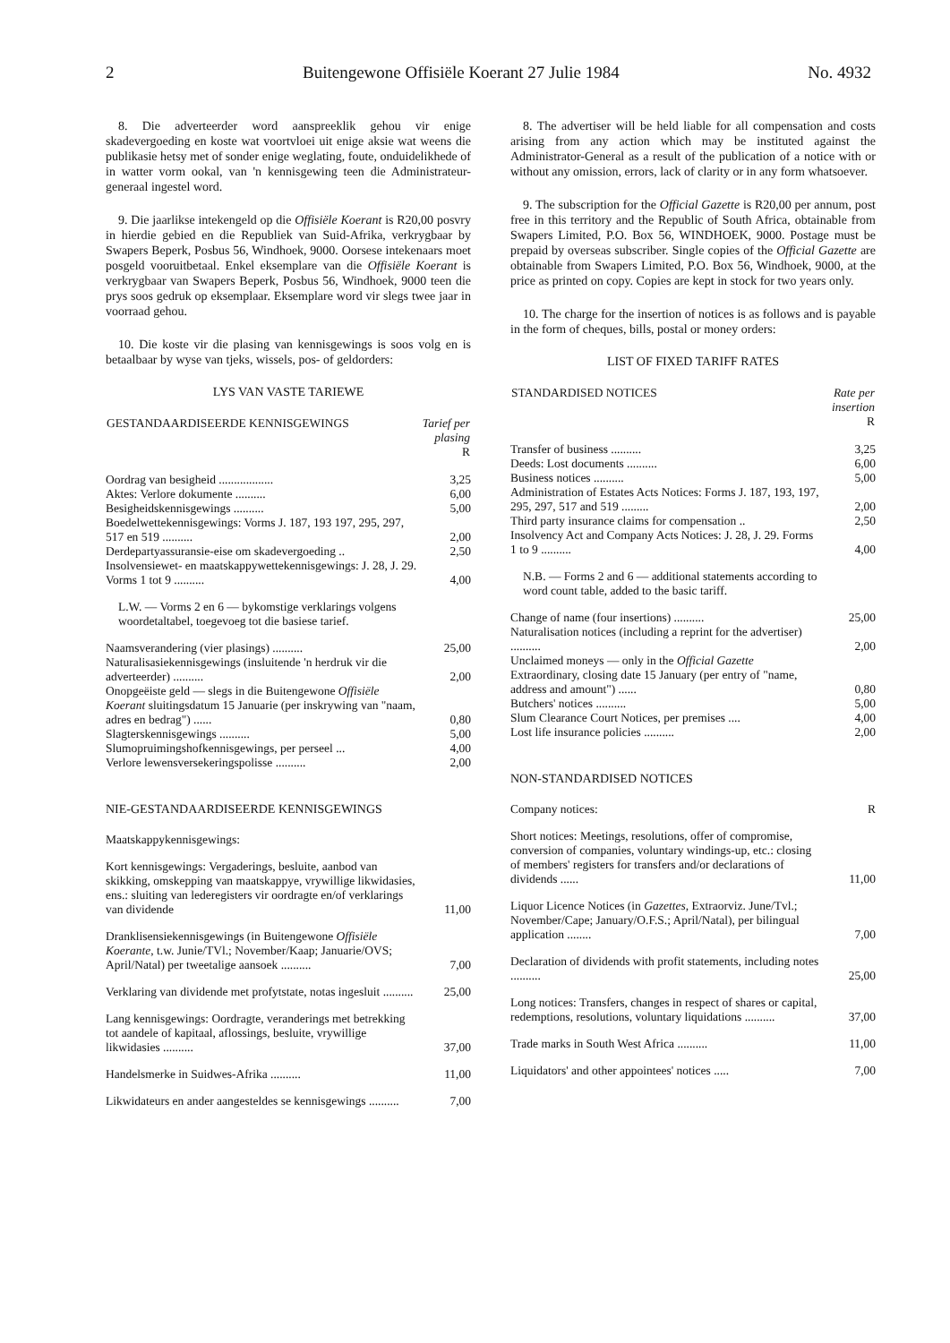2 Buitengewone Offisiële Koerant 27 Julie 1984 No. 4932
8. Die adverteerder word aanspreeklik gehou vir enige skadevergoeding en koste wat voortvloei uit enige aksie wat weens die publikasie hetsy met of sonder enige weglating, foute, onduidelikhede of in watter vorm ookal, van 'n kennisgewing teen die Administrateur-generaal ingestel word.
9. Die jaarlikse intekengeld op die Offisiële Koerant is R20,00 posvry in hierdie gebied en die Republiek van Suid-Afrika, verkrygbaar by Swapers Beperk, Posbus 56, Windhoek, 9000. Oorsese intekenaars moet posgeld vooruitbetaal. Enkel eksemplare van die Offisiële Koerant is verkrygbaar van Swapers Beperk, Posbus 56, Windhoek, 9000 teen die prys soos gedruk op eksemplaar. Eksemplare word vir slegs twee jaar in voorraad gehou.
10. Die koste vir die plasing van kennisgewings is soos volg en is betaalbaar by wyse van tjeks, wissels, pos- of geldorders:
LYS VAN VASTE TARIEWE
| GESTANDAARDISEERDE KENNISGEWINGS | Tarief per plasing R |
| --- | --- |
| Oordrag van besigheid .................. | 3,25 |
| Aktes: Verlore dokumente .......... | 6,00 |
| Besigheidskennisgewings .......... | 5,00 |
| Boedelwettekennisgewings: Vorms J. 187, 193 197, 295, 297, 517 en 519 .......... | 2,00 |
| Derdepartyassuransie-eise om skadevergoeding .. | 2,50 |
| Insolvensiewet- en maatskappywettekennisgewings: J. 28, J. 29. Vorms 1 tot 9 .......... | 4,00 |
| L.W. — Vorms 2 en 6 — bykomstige verklarings volgens woordetaltabel, toegevoeg tot die basiese tarief. | |
| Naamsverandering (vier plasings) .......... | 25,00 |
| Naturalisasiekennisgewings (insluitende 'n herdruk vir die adverteerder) .......... | 2,00 |
| Onopgeëiste geld — slegs in die Buitengewone Offisiële Koerant sluitingsdatum 15 Januarie (per inskrywing van "naam, adres en bedrag") ...... | 0,80 |
| Slagterskennisgewings .......... | 5,00 |
| Slumopruimingshofkennisgewings, per perseel ... | 4,00 |
| Verlore lewensversekeringspolisse .......... | 2,00 |
NIE-GESTANDAARDISEERDE KENNISGEWINGS
| Maatskappykennisgewings: | |
| Kort kennisgewings: Vergaderings, besluite, aanbod van skikking, omskepping van maatskappye, vrywillige likwidasies, ens.: sluiting van lederegisters vir oordragte en/of verklarings van dividende | 11,00 |
| Dranklisensiekennisgewings (in Buitengewone Offisiële Koerante, t.w. Junie/TVl.; November/Kaap; Januarie/OVS; April/Natal) per tweetalige aansoek .......... | 7,00 |
| Verklaring van dividende met profytstate, notas ingesluit .......... | 25,00 |
| Lang kennisgewings: Oordragte, veranderings met betrekking tot aandele of kapitaal, aflossings, besluite, vrywillige likwidasies .......... | 37,00 |
| Handelsmerke in Suidwes-Afrika .......... | 11,00 |
| Likwidateurs en ander aangesteldes se kennisgewings .......... | 7,00 |
8. The advertiser will be held liable for all compensation and costs arising from any action which may be instituted against the Administrator-General as a result of the publication of a notice with or without any omission, errors, lack of clarity or in any form whatsoever.
9. The subscription for the Official Gazette is R20,00 per annum, post free in this territory and the Republic of South Africa, obtainable from Swapers Limited, P.O. Box 56, WINDHOEK, 9000. Postage must be prepaid by overseas subscriber. Single copies of the Official Gazette are obtainable from Swapers Limited, P.O. Box 56, Windhoek, 9000, at the price as printed on copy. Copies are kept in stock for two years only.
10. The charge for the insertion of notices is as follows and is payable in the form of cheques, bills, postal or money orders:
LIST OF FIXED TARIFF RATES
| STANDARDISED NOTICES | Rate per insertion R |
| --- | --- |
| Transfer of business .......... | 3,25 |
| Deeds: Lost documents .......... | 6,00 |
| Business notices .......... | 5,00 |
| Administration of Estates Acts Notices: Forms J. 187, 193, 197, 295, 297, 517 and 519 ......... | 2,00 |
| Third party insurance claims for compensation .. | 2,50 |
| Insolvency Act and Company Acts Notices: J. 28, J. 29. Forms 1 to 9 .......... | 4,00 |
| N.B. — Forms 2 and 6 — additional statements according to word count table, added to the basic tariff. | |
| Change of name (four insertions) .......... | 25,00 |
| Naturalisation notices (including a reprint for the advertiser) .......... | 2,00 |
| Unclaimed moneys — only in the Official Gazette Extraordinary, closing date 15 January (per entry of "name, address and amount") ...... | 0,80 |
| Butchers' notices .......... | 5,00 |
| Slum Clearance Court Notices, per premises .... | 4,00 |
| Lost life insurance policies .......... | 2,00 |
NON-STANDARDISED NOTICES
| Company notices: | R |
| Short notices: Meetings, resolutions, offer of compromise, conversion of companies, voluntary windings-up, etc.: closing of members' registers for transfers and/or declarations of dividends ...... | 11,00 |
| Liquor Licence Notices (in Gazettes, Extraorviz. June/Tvl.; November/Cape; January/O.F.S.; April/Natal), per bilingual application ........ | 7,00 |
| Declaration of dividends with profit statements, including notes .......... | 25,00 |
| Long notices: Transfers, changes in respect of shares or capital, redemptions, resolutions, voluntary liquidations .......... | 37,00 |
| Trade marks in South West Africa .......... | 11,00 |
| Liquidators' and other appointees' notices ..... | 7,00 |